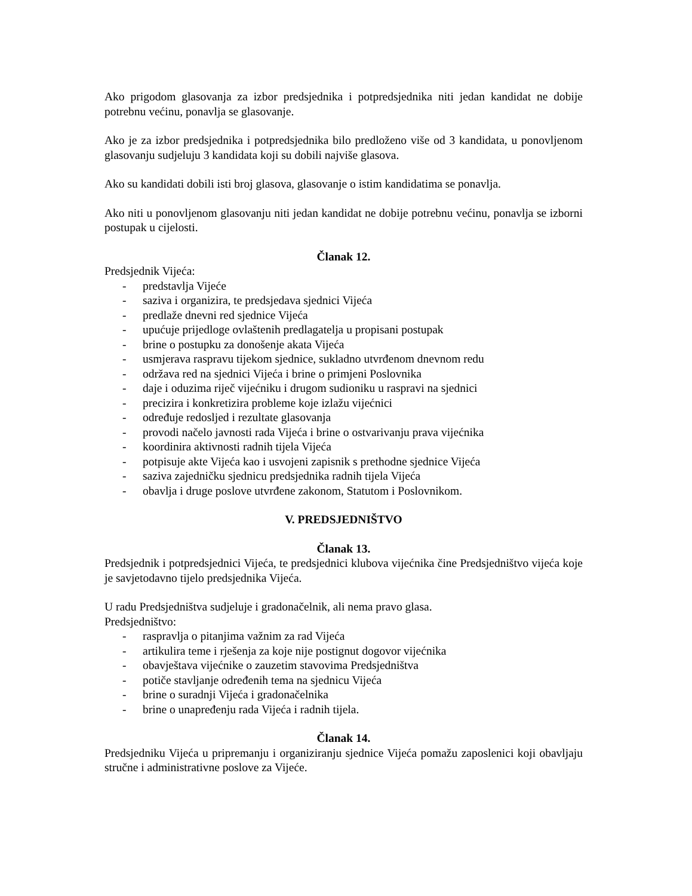Ako prigodom glasovanja za izbor predsjednika i potpredsjednika niti jedan kandidat ne dobije potrebnu većinu, ponavlja se glasovanje.
Ako je za izbor predsjednika i potpredsjednika bilo predloženo više od 3 kandidata, u ponovljenom glasovanju sudjeluju 3 kandidata koji su dobili najviše glasova.
Ako su kandidati dobili isti broj glasova, glasovanje o istim kandidatima se ponavlja.
Ako niti u ponovljenom glasovanju niti jedan kandidat ne dobije potrebnu većinu, ponavlja se izborni postupak u cijelosti.
Članak 12.
Predsjednik Vijeća:
- predstavlja Vijeće
- saziva i organizira, te predsjedava sjednici Vijeća
- predlaže dnevni red sjednice Vijeća
- upućuje prijedloge ovlaštenih predlagatelja u propisani postupak
- brine o postupku za donošenje akata Vijeća
- usmjerava raspravu tijekom sjednice, sukladno utvrđenom dnevnom redu
- održava red na sjednici Vijeća i brine o primjeni Poslovnika
- daje i oduzima riječ vijećniku i drugom sudioniku u raspravi na sjednici
- precizira i konkretizira probleme koje izlažu vijećnici
- određuje redosljed i rezultate glasovanja
- provodi načelo javnosti rada Vijeća i brine o ostvarivanju prava vijećnika
- koordinira aktivnosti radnih tijela Vijeća
- potpisuje akte Vijeća kao i usvojeni zapisnik s prethodne sjednice Vijeća
- saziva zajedničku sjednicu predsjednika radnih tijela Vijeća
- obavlja i druge poslove utvrđene zakonom, Statutom i Poslovnikom.
V. PREDSJEDNIŠTVO
Članak 13.
Predsjednik i potpredsjednici Vijeća, te predsjednici klubova vijećnika čine Predsjedništvo vijeća koje je savjetodavno tijelo predsjednika Vijeća.
U radu Predsjedništva sudjeluje i gradonačelnik, ali nema pravo glasa.
Predsjedništvo:
- raspravlja o pitanjima važnim za rad Vijeća
- artikulira teme i rješenja za koje nije postignut dogovor vijećnika
- obavještava vijećnike o zauzetim stavovima Predsjedništva
- potiče stavljanje određenih tema na sjednicu Vijeća
- brine o suradnji Vijeća i gradonačelnika
- brine o unapređenju rada Vijeća i radnih tijela.
Članak 14.
Predsjedniku Vijeća u pripremanju i organiziranju sjednice Vijeća pomažu zaposlenici koji obavljaju stručne i administrativne poslove za Vijeće.